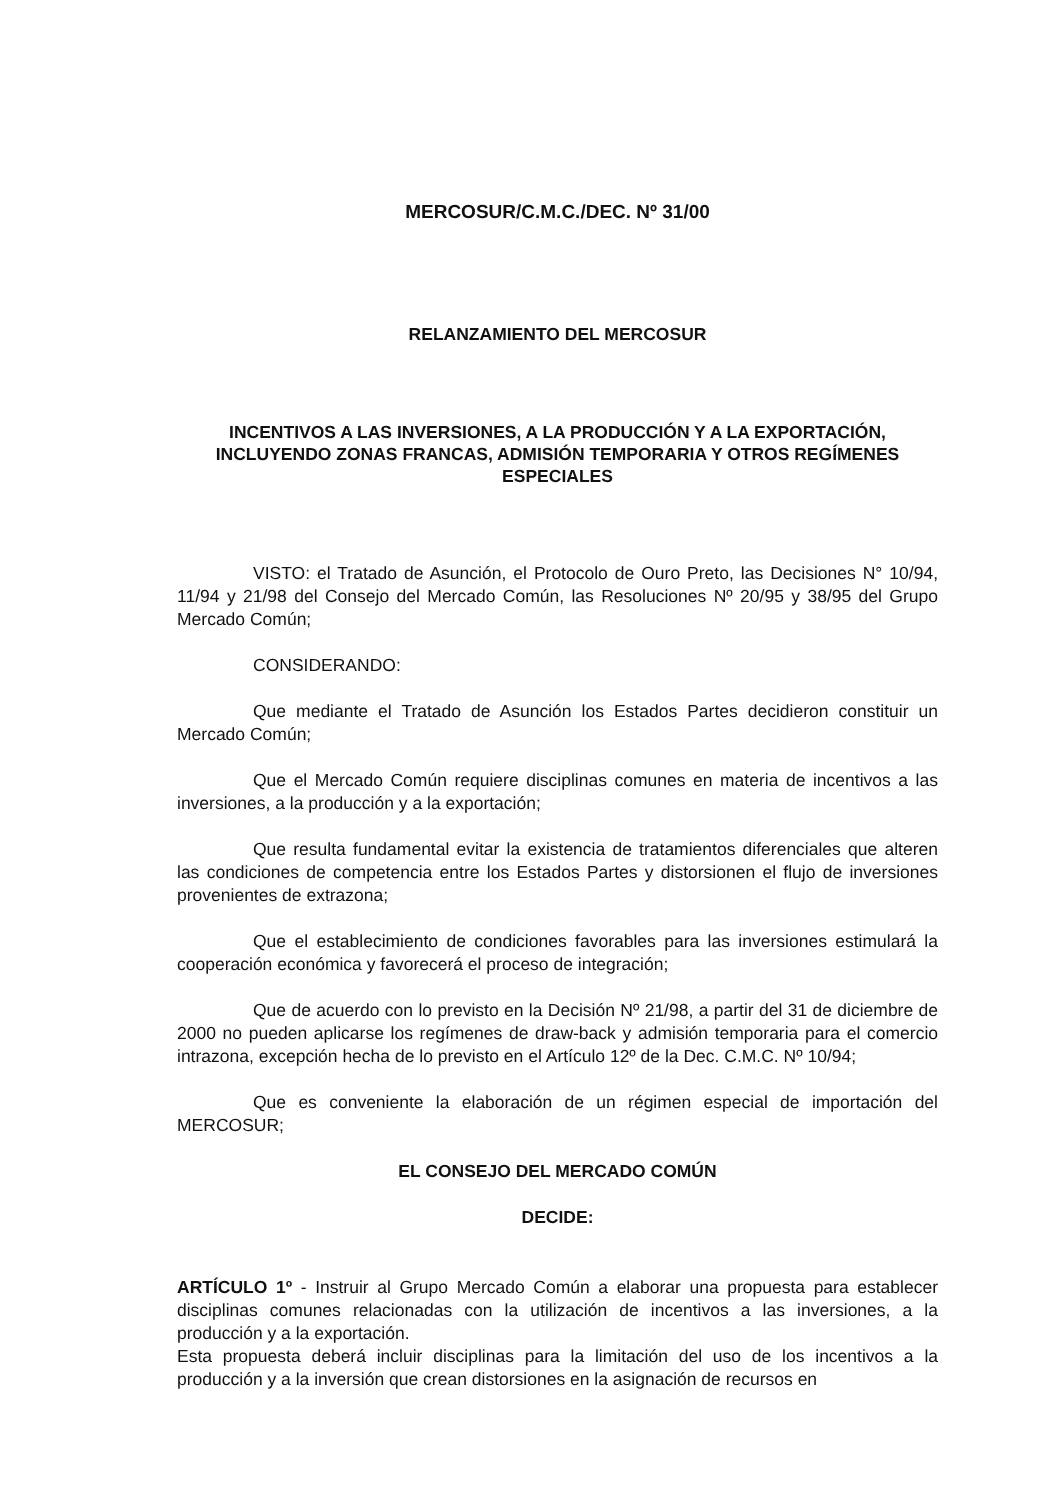MERCOSUR/C.M.C./DEC. Nº 31/00
RELANZAMIENTO DEL MERCOSUR
INCENTIVOS A LAS INVERSIONES, A LA PRODUCCIÓN Y A LA EXPORTACIÓN, INCLUYENDO ZONAS FRANCAS, ADMISIÓN TEMPORARIA Y OTROS REGÍMENES ESPECIALES
VISTO: el Tratado de Asunción, el Protocolo de Ouro Preto, las Decisiones N° 10/94, 11/94 y 21/98 del Consejo del Mercado Común, las Resoluciones Nº 20/95 y 38/95 del Grupo Mercado Común;
CONSIDERANDO:
Que mediante el Tratado de Asunción los Estados Partes decidieron constituir un Mercado Común;
Que el Mercado Común requiere disciplinas comunes en materia de incentivos a las inversiones, a la producción y a la exportación;
Que resulta fundamental evitar la existencia de tratamientos diferenciales que alteren las condiciones de competencia entre los Estados Partes y distorsionen el flujo de inversiones provenientes de extrazona;
Que el establecimiento de condiciones favorables para las inversiones estimulará la cooperación económica y favorecerá el proceso de integración;
Que de acuerdo con lo previsto en la Decisión Nº 21/98, a partir del 31 de diciembre de 2000 no pueden aplicarse los regímenes de draw-back y admisión temporaria para el comercio intrazona, excepción hecha de lo previsto en el Artículo 12º de la Dec. C.M.C. Nº 10/94;
Que es conveniente la elaboración de un régimen especial de importación del MERCOSUR;
EL CONSEJO DEL MERCADO COMÚN
DECIDE:
ARTÍCULO 1º - Instruir al Grupo Mercado Común a elaborar una propuesta para establecer disciplinas comunes relacionadas con la utilización de incentivos a las inversiones, a la producción y a la exportación.
Esta propuesta deberá incluir disciplinas para la limitación del uso de los incentivos a la producción y a la inversión que crean distorsiones en la asignación de recursos en